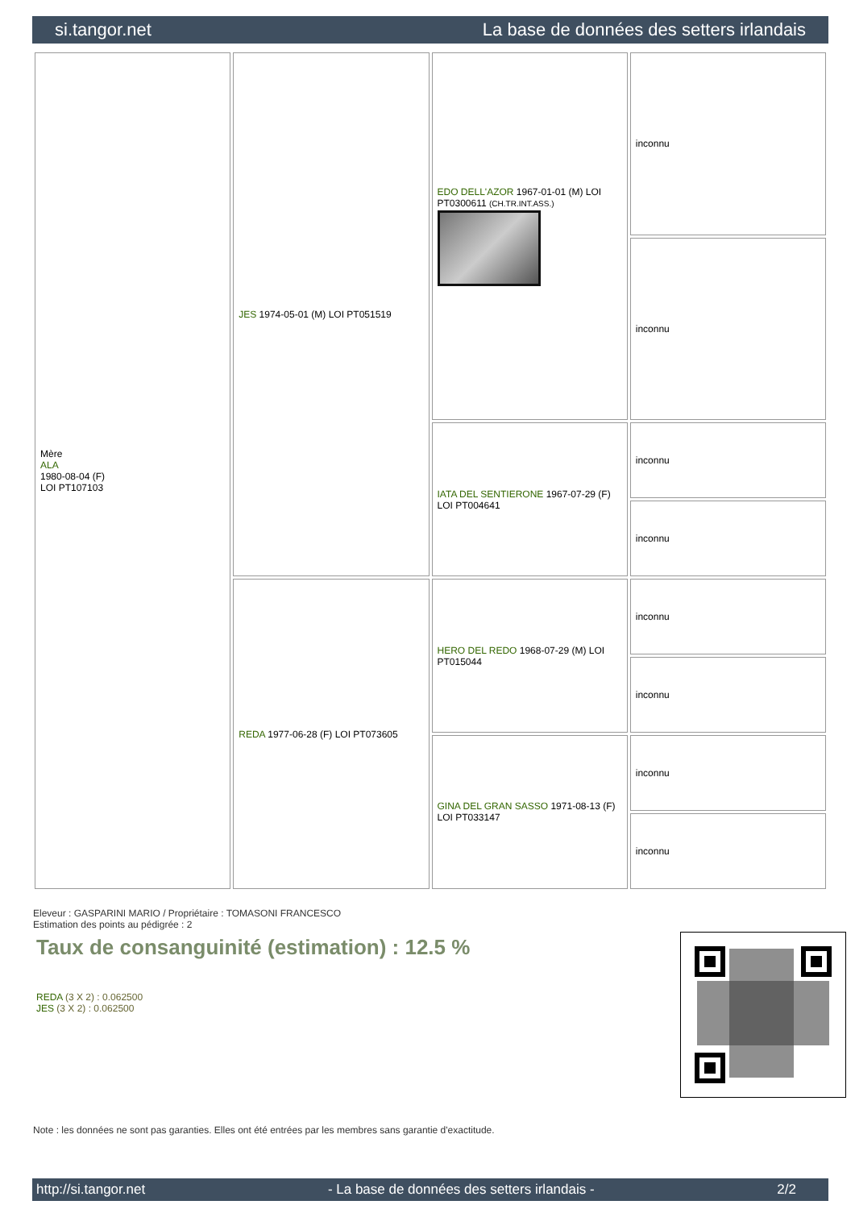si.tangor.net La base de données des setters irlandais
| Mère ALA 1980-08-04 (F) LOI PT107103 | JES 1974-05-01 (M) LOI PT051519 | EDO DELL'AZOR 1967-01-01 (M) LOI PT0300611 (CH.TR.INT.ASS.) | inconnu |
| | | | inconnu |
| | | IATA DEL SENTIERONE 1967-07-29 (F) LOI PT004641 | inconnu |
| | | | inconnu |
| | REDA 1977-06-28 (F) LOI PT073605 | HERO DEL REDO 1968-07-29 (M) LOI PT015044 | inconnu |
| | | | inconnu |
| | | GINA DEL GRAN SASSO 1971-08-13 (F) LOI PT033147 | inconnu |
| | | | inconnu |
Eleveur : GASPARINI MARIO / Propriétaire : TOMASONI FRANCESCO
Estimation des points au pédigrée : 2
Taux de consanguinité (estimation) : 12.5 %
REDA (3 X 2) : 0.062500
JES (3 X 2) : 0.062500
Note : les données ne sont pas garanties. Elles ont été entrées par les membres sans garantie d'exactitude.
http://si.tangor.net - La base de données des setters irlandais - 2/2